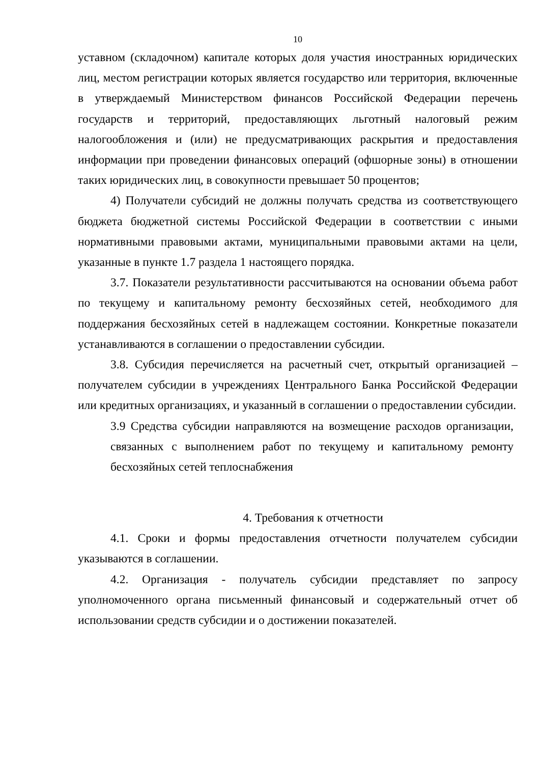10
уставном (складочном) капитале которых доля участия иностранных юридических лиц, местом регистрации которых является государство или территория, включенные в утверждаемый Министерством финансов Российской Федерации перечень государств и территорий, предоставляющих льготный налоговый режим налогообложения и (или) не предусматривающих раскрытия и предоставления информации при проведении финансовых операций (офшорные зоны) в отношении таких юридических лиц, в совокупности превышает 50 процентов;
4) Получатели субсидий не должны получать средства из соответствующего бюджета бюджетной системы Российской Федерации в соответствии с иными нормативными правовыми актами, муниципальными правовыми актами на цели, указанные в пункте 1.7 раздела 1 настоящего порядка.
3.7. Показатели результативности рассчитываются на основании объема работ по текущему и капитальному ремонту бесхозяйных сетей, необходимого для поддержания бесхозяйных сетей в надлежащем состоянии. Конкретные показатели устанавливаются в соглашении о предоставлении субсидии.
3.8. Субсидия перечисляется на расчетный счет, открытый организацией – получателем субсидии в учреждениях Центрального Банка Российской Федерации или кредитных организациях, и указанный в соглашении о предоставлении субсидии.
3.9 Средства субсидии направляются на возмещение расходов организации, связанных с выполнением работ по текущему и капитальному ремонту бесхозяйных сетей теплоснабжения
4. Требования к отчетности
4.1. Сроки и формы предоставления отчетности получателем субсидии указываются в соглашении.
4.2. Организация - получатель субсидии представляет по запросу уполномоченного органа письменный финансовый и содержательный отчет об использовании средств субсидии и о достижении показателей.